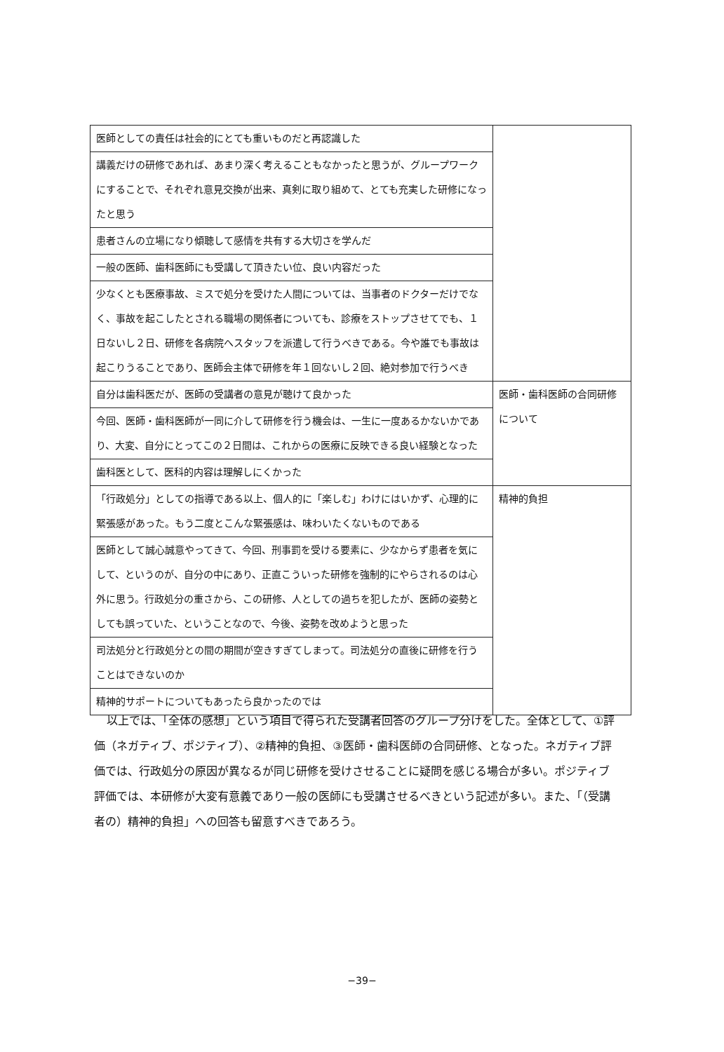| 医師としての責任は社会的にとても重いものだと再認識した | |
| 講義だけの研修であれば、あまり深く考えることもなかったと思うが、グループワークにすることで、それぞれ意見交換が出来、真剣に取り組めて、とても充実した研修になったと思う | |
| 患者さんの立場になり傾聴して感情を共有する大切さを学んだ | |
| 一般の医師、歯科医師にも受講して頂きたい位、良い内容だった | |
| 少なくとも医療事故、ミスで処分を受けた人間については、当事者のドクターだけでなく、事故を起こしたとされる職場の関係者についても、診療をストップさせてでも、１日ないし２日、研修を各病院へスタッフを派遣して行うべきである。今や誰でも事故は起こりうることであり、医師会主体で研修を年１回ないし２回、絶対参加で行うべき | |
| 自分は歯科医だが、医師の受講者の意見が聴けて良かった | 医師・歯科医師の合同研修について |
| 今回、医師・歯科医師が一同に介して研修を行う機会は、一生に一度あるかないかであり、大変、自分にとってこの２日間は、これからの医療に反映できる良い経験となった | |
| 歯科医として、医科的内容は理解しにくかった | |
| 「行政処分」としての指導である以上、個人的に「楽しむ」わけにはいかず、心理的に緊張感があった。もう二度とこんな緊張感は、味わいたくないものである | 精神的負担 |
| 医師として誠心誠意やってきて、今回、刑事罰を受ける要素に、少なからず患者を気にして、というのが、自分の中にあり、正直こういった研修を強制的にやらされるのは心外に思う。行政処分の重さから、この研修、人としての過ちを犯したが、医師の姿勢としても誤っていた、ということなので、今後、姿勢を改めようと思った | |
| 司法処分と行政処分との間の期間が空きすぎてしまって。司法処分の直後に研修を行うことはできないのか | |
| 精神的サポートについてもあったら良かったのでは | |
以上では、「全体の感想」という項目で得られた受講者回答のグループ分けをした。全体として、①評価（ネガティブ、ポジティブ）、②精神的負担、③医師・歯科医師の合同研修、となった。ネガティブ評価では、行政処分の原因が異なるが同じ研修を受けさせることに疑問を感じる場合が多い。ポジティブ評価では、本研修が大変有意義であり一般の医師にも受講させるべきという記述が多い。また、「（受講者の）精神的負担」への回答も留意すべきであろう。
−39−